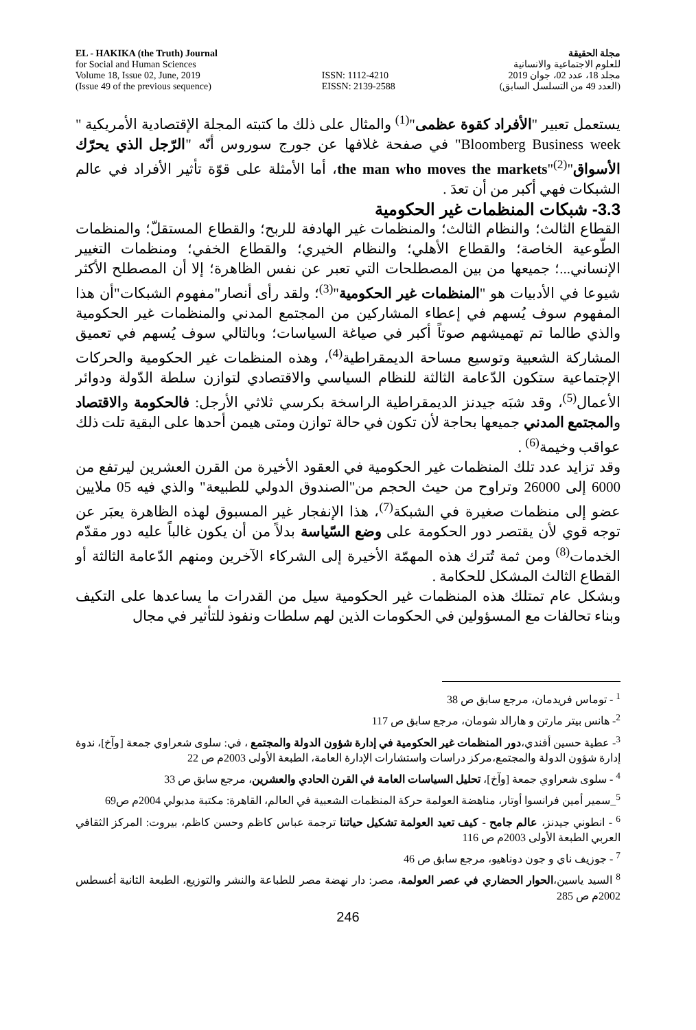EL - HAKIKA (the Truth) Journal
for Social and Human Sciences
Volume 18, Issue 02, June, 2019
(Issue 49 of the previous sequence)
ISSN: 1112-4210
EISSN: 2139-2588
مجلة الحقيقة
للعلوم الاجتماعية والانسانية
مجلد 18، عدد 02، جوان 2019
(العدد 49 من التسلسل السابق)
يستعمل تعبير "الأفراد كقوة عظمى"<sup>(1)</sup> والمثال على ذلك ما كتبته المجلة الإقتصادية الأمريكية " Bloomberg Business week" في صفحة غلافها عن جورج سوروس أنّه "الرّجل الذي يحرّك الأسواق"the man who moves the markets"<sup>(2)</sup>، أما الأمثلة على قوّة تأثير الأفراد في عالم الشبكات فهي أكبر من أن تعدَ .
3.3- شبكات المنظمات غير الحكومية
القطاع الثالث؛ والنظام الثالث؛ والمنظمات غير الهادفة للربح؛ والقطاع المستقلّ؛ والمنظمات الطّوعية الخاصة؛ والقطاع الأهلي؛ والنظام الخيري؛ والقطاع الخفي؛ ومنظمات التغيير الإنساني...؛ جميعها من بين المصطلحات التي تعبر عن نفس الظاهرة؛ إلا أن المصطلح الأكثر شيوعا في الأدبيات هو "المنظمات غير الحكومية"<sup>(3)</sup>؛ ولقد رأى أنصار"مفهوم الشبكات"أن هذا المفهوم سوف يُسهم في إعطاء المشاركين من المجتمع المدني والمنظمات غير الحكومية والذي طالما تم تهميشهم صوتاً أكبر في صياغة السياسات؛ وبالتالي سوف يُسهم في تعميق المشاركة الشعبية وتوسيع مساحة الديمقراطية<sup>(4)</sup>، وهذه المنظمات غير الحكومية والحركات الإجتماعية ستكون الدّعامة الثالثة للنظام السياسي والاقتصادي لتوازن سلطة الدّولة ودوائر الأعمال<sup>(5)</sup>، وقد شبَه جيدنز الديمقراطية الراسخة بكرسي ثلاثي الأرجل: فالحكومة والاقتصاد والمجتمع المدني جميعها بحاجة لأن تكون في حالة توازن ومتى هيمن أحدها على البقية تلت ذلك عواقب وخيمة<sup>(6)</sup> .
وقد تزايد عدد تلك المنظمات غير الحكومية في العقود الأخيرة من القرن العشرين ليرتفع من 6000 إلى 26000 وتراوح من حيث الحجم من"الصندوق الدولي للطبيعة" والذي فيه 05 ملايين عضو إلى منظمات صغيرة في الشبكة<sup>(7)</sup>، هذا الإنفجار غير المسبوق لهذه الظاهرة يعبَر عن توجه قوي لأن يقتصر دور الحكومة على وضع السّياسة بدلاً من أن يكون غالباً عليه دور مقدّم الخدمات<sup>(8)</sup> ومن ثمة تُترك هذه المهمّة الأخيرة إلى الشركاء الآخرين ومنهم الدّعامة الثالثة أو القطاع الثالث المشكل للحكامة .
وبشكل عام تمتلك هذه المنظمات غير الحكومية سيل من القدرات ما يساعدها على التكيف وبناء تحالفات مع المسؤولين في الحكومات الذين لهم سلطات ونفوذ للتأثير في مجال
<sup>1</sup> - توماس فريدمان، مرجع سابق ص 38
<sup>2</sup>- هانس بيتر مارتن و هارالد شومان، مرجع سابق ص 117
<sup>3</sup>- عطية حسين أفندي،دور المنظمات غير الحكومية في إدارة شؤون الدولة والمجتمع ، في: سلوى شعراوي جمعة [وآخ]، ندوة إدارة شؤون الدولة والمجتمع،مركز دراسات واستشارات الإدارة العامة، الطبعة الأولى 2003م ص 22
<sup>4</sup> - سلوى شعراوي جمعة [وآخ]، تحليل السياسات العامة في القرن الحادي والعشرين، مرجع سابق ص 33
<sup>5</sup>_سمير أمين فرانسوا أوتار، مناهضة العولمة حركة المنظمات الشعبية في العالم، القاهرة: مكتبة مدبولي 2004م ص69
<sup>6</sup> - انطوني جيدنز، عالم جامح - كيف تعيد العولمة تشكيل حياتنا ترجمة عباس كاظم وحسن كاظم، بيروت: المركز الثقافي العربي الطبعة الأولى 2003م ص 116
<sup>7</sup> - جوزيف ناي و جون دوناهيو، مرجع سابق ص 46
<sup>8</sup> السيد ياسين،الحوار الحضاري في عصر العولمة، مصر: دار نهضة مصر للطباعة والنشر والتوزيع، الطبعة الثانية أغسطس 2002م ص 285
246